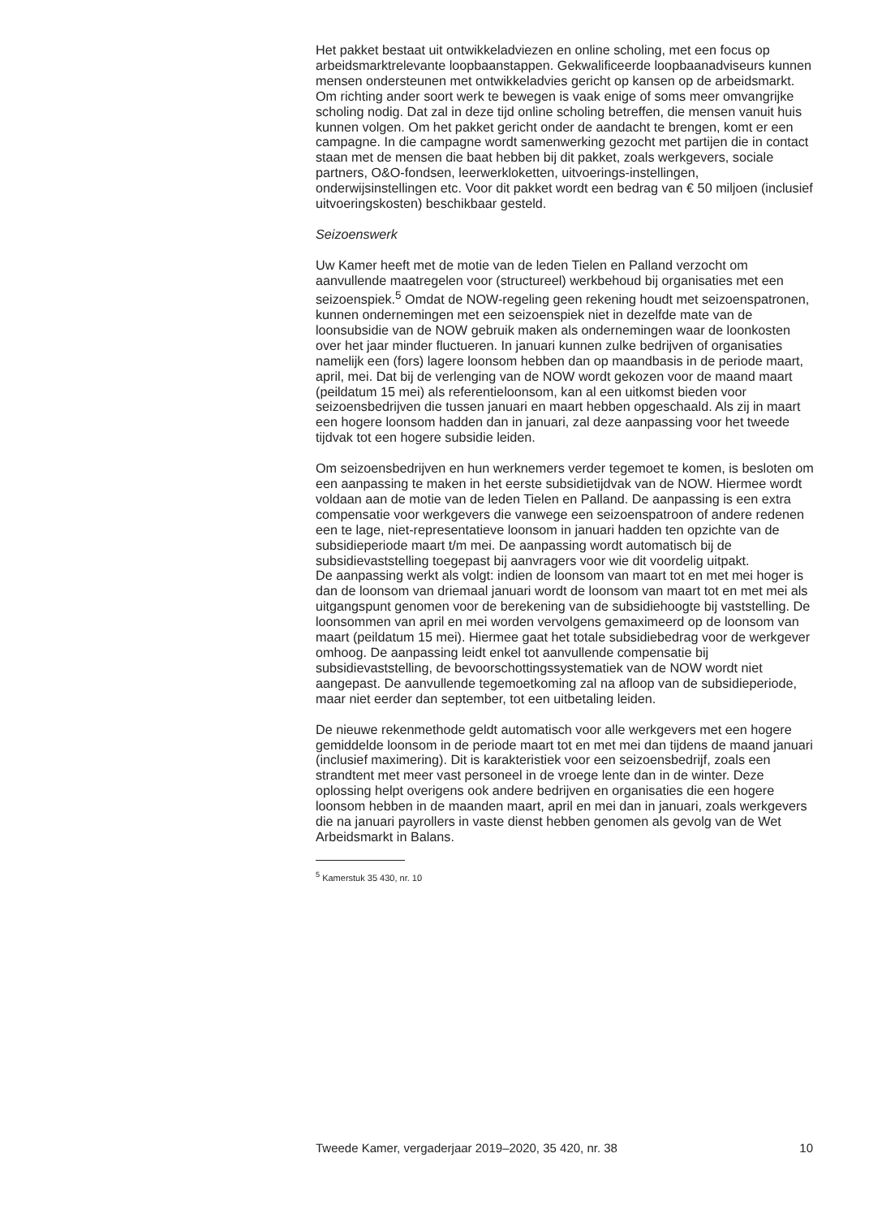Het pakket bestaat uit ontwikkeladviezen en online scholing, met een focus op arbeidsmarktrelevante loopbaanstappen. Gekwalificeerde loopbaanadviseurs kunnen mensen ondersteunen met ontwikkeladvies gericht op kansen op de arbeidsmarkt. Om richting ander soort werk te bewegen is vaak enige of soms meer omvangrijke scholing nodig. Dat zal in deze tijd online scholing betreffen, die mensen vanuit huis kunnen volgen. Om het pakket gericht onder de aandacht te brengen, komt er een campagne. In die campagne wordt samenwerking gezocht met partijen die in contact staan met de mensen die baat hebben bij dit pakket, zoals werkgevers, sociale partners, O&O-fondsen, leerwerkloketten, uitvoerings-instellingen, onderwijsinstellingen etc. Voor dit pakket wordt een bedrag van € 50 miljoen (inclusief uitvoeringskosten) beschikbaar gesteld.
Seizoenswerk
Uw Kamer heeft met de motie van de leden Tielen en Palland verzocht om aanvullende maatregelen voor (structureel) werkbehoud bij organisaties met een seizoenspiek.<sup>5</sup> Omdat de NOW-regeling geen rekening houdt met seizoenspatronen, kunnen ondernemingen met een seizoenspiek niet in dezelfde mate van de loonsubsidie van de NOW gebruik maken als ondernemingen waar de loonkosten over het jaar minder fluctueren. In januari kunnen zulke bedrijven of organisaties namelijk een (fors) lagere loonsom hebben dan op maandbasis in de periode maart, april, mei. Dat bij de verlenging van de NOW wordt gekozen voor de maand maart (peildatum 15 mei) als referentieloonsom, kan al een uitkomst bieden voor seizoensbedrijven die tussen januari en maart hebben opgeschaald. Als zij in maart een hogere loonsom hadden dan in januari, zal deze aanpassing voor het tweede tijdvak tot een hogere subsidie leiden.
Om seizoensbedrijven en hun werknemers verder tegemoet te komen, is besloten om een aanpassing te maken in het eerste subsidietijdvak van de NOW. Hiermee wordt voldaan aan de motie van de leden Tielen en Palland. De aanpassing is een extra compensatie voor werkgevers die vanwege een seizoenspatroon of andere redenen een te lage, niet-representatieve loonsom in januari hadden ten opzichte van de subsidieperiode maart t/m mei. De aanpassing wordt automatisch bij de subsidievaststelling toegepast bij aanvragers voor wie dit voordelig uitpakt.
De aanpassing werkt als volgt: indien de loonsom van maart tot en met mei hoger is dan de loonsom van driemaal januari wordt de loonsom van maart tot en met mei als uitgangspunt genomen voor de berekening van de subsidiehoogte bij vaststelling. De loonsommen van april en mei worden vervolgens gemaximeerd op de loonsom van maart (peildatum 15 mei). Hiermee gaat het totale subsidiebedrag voor de werkgever omhoog. De aanpassing leidt enkel tot aanvullende compensatie bij subsidievaststelling, de bevoorschottingssystematiek van de NOW wordt niet aangepast. De aanvullende tegemoetkoming zal na afloop van de subsidieperiode, maar niet eerder dan september, tot een uitbetaling leiden.
De nieuwe rekenmethode geldt automatisch voor alle werkgevers met een hogere gemiddelde loonsom in de periode maart tot en met mei dan tijdens de maand januari (inclusief maximering). Dit is karakteristiek voor een seizoensbedrijf, zoals een strandtent met meer vast personeel in de vroege lente dan in de winter. Deze oplossing helpt overigens ook andere bedrijven en organisaties die een hogere loonsom hebben in de maanden maart, april en mei dan in januari, zoals werkgevers die na januari payrollers in vaste dienst hebben genomen als gevolg van de Wet Arbeidsmarkt in Balans.
<sup>5</sup> Kamerstuk 35 430, nr. 10
Tweede Kamer, vergaderjaar 2019–2020, 35 420, nr. 38 10